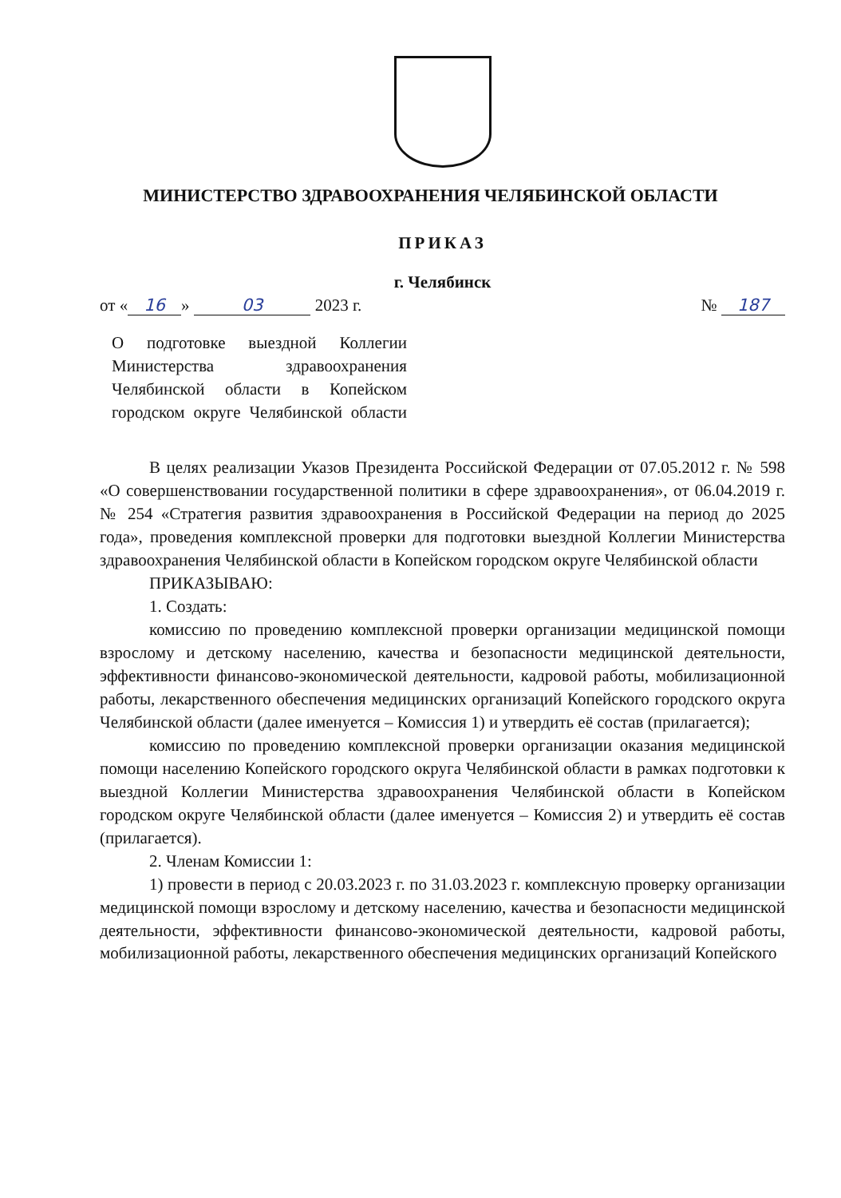МИНИСТЕРСТВО ЗДРАВООХРАНЕНИЯ ЧЕЛЯБИНСКОЙ ОБЛАСТИ
ПРИКАЗ
г. Челябинск
от « 16 » 03 2023 г. № 187
О подготовке выездной Коллегии Министерства здравоохранения Челябинской области в Копейском городском округе Челябинской области
В целях реализации Указов Президента Российской Федерации от 07.05.2012 г. № 598 «О совершенствовании государственной политики в сфере здравоохранения», от 06.04.2019 г. № 254 «Стратегия развития здравоохранения в Российской Федерации на период до 2025 года», проведения комплексной проверки для подготовки выездной Коллегии Министерства здравоохранения Челябинской области в Копейском городском округе Челябинской области
ПРИКАЗЫВАЮ:
1. Создать:
комиссию по проведению комплексной проверки организации медицинской помощи взрослому и детскому населению, качества и безопасности медицинской деятельности, эффективности финансово-экономической деятельности, кадровой работы, мобилизационной работы, лекарственного обеспечения медицинских организаций Копейского городского округа Челябинской области (далее именуется – Комиссия 1) и утвердить её состав (прилагается);
комиссию по проведению комплексной проверки организации оказания медицинской помощи населению Копейского городского округа Челябинской области в рамках подготовки к выездной Коллегии Министерства здравоохранения Челябинской области в Копейском городском округе Челябинской области (далее именуется – Комиссия 2) и утвердить её состав (прилагается).
2. Членам Комиссии 1:
1) провести в период с 20.03.2023 г. по 31.03.2023 г. комплексную проверку организации медицинской помощи взрослому и детскому населению, качества и безопасности медицинской деятельности, эффективности финансово-экономической деятельности, кадровой работы, мобилизационной работы, лекарственного обеспечения медицинских организаций Копейского